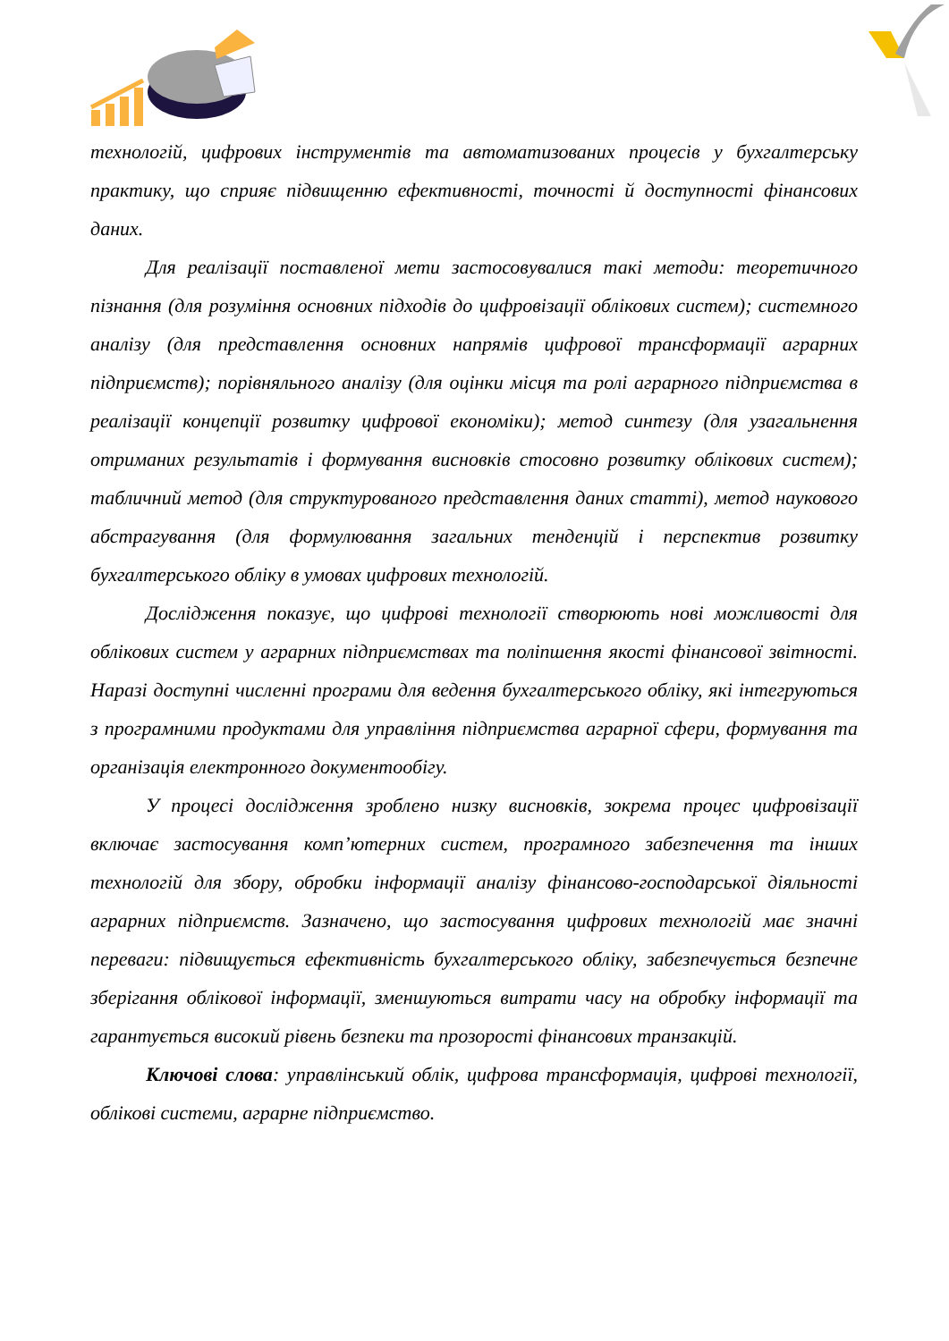технологій, цифрових інструментів та автоматизованих процесів у бухгалтерську практику, що сприяє підвищенню ефективності, точності й доступності фінансових даних.
Для реалізації поставленої мети застосовувалися такі методи: теоретичного пізнання (для розуміння основних підходів до цифровізації облікових систем); системного аналізу (для представлення основних напрямів цифрової трансформації аграрних підприємств); порівняльного аналізу (для оцінки місця та ролі аграрного підприємства в реалізації концепції розвитку цифрової економіки); метод синтезу (для узагальнення отриманих результатів і формування висновків стосовно розвитку облікових систем); табличний метод (для структурованого представлення даних статті), метод наукового абстрагування (для формулювання загальних тенденцій і перспектив розвитку бухгалтерського обліку в умовах цифрових технологій.
Дослідження показує, що цифрові технології створюють нові можливості для облікових систем у аграрних підприємствах та поліпшення якості фінансової звітності. Наразі доступні численні програми для ведення бухгалтерського обліку, які інтегруються з програмними продуктами для управління підприємства аграрної сфери, формування та організація електронного документообігу.
У процесі дослідження зроблено низку висновків, зокрема процес цифровізації включає застосування комп’ютерних систем, програмного забезпечення та інших технологій для збору, обробки інформації аналізу фінансово-господарської діяльності аграрних підприємств. Зазначено, що застосування цифрових технологій має значні переваги: підвищується ефективність бухгалтерського обліку, забезпечується безпечне зберігання облікової інформації, зменшуються витрати часу на обробку інформації та гарантується високий рівень безпеки та прозорості фінансових транзакцій.
Ключові слова: управлінський облік, цифрова трансформація, цифрові технології, облікові системи, аграрне підприємство.